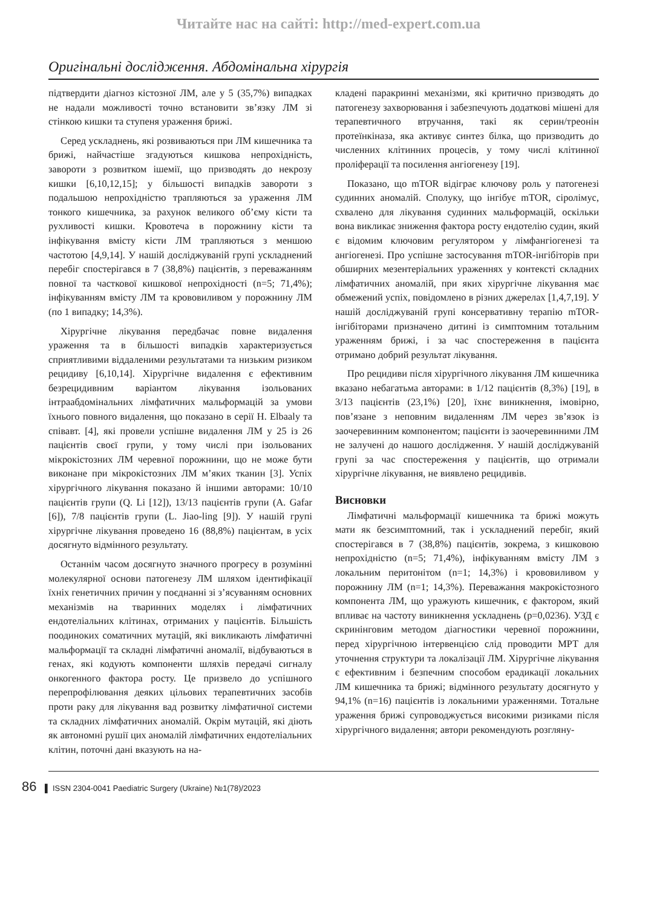Читайте нас на сайті: http://med-expert.com.ua
Оригінальні дослідження. Абдомінальна хірургія
підтвердити діагноз кістозної ЛМ, але у 5 (35,7%) випадках не надали можливості точно встановити зв’язку ЛМ зі стінкою кишки та ступеня ураження брижі.
Серед ускладнень, які розвиваються при ЛМ кишечника та брижі, найчастіше згадуються кишкова непрохідність, завороти з розвитком ішемії, що призводять до некрозу кишки [6,10,12,15]; у більшості випадків завороти з подальшою непрохідністю трапляються за ураження ЛМ тонкого кишечника, за рахунок великого об’єму кісти та рухливості кишки. Кровотеча в порожнину кісти та інфікування вмісту кісти ЛМ трапляються з меншою частотою [4,9,14]. У нашій досліджуваній групі ускладнений перебіг спостерігався в 7 (38,8%) пацієнтів, з переважанням повної та часткової кишкової непрохідності (n=5; 71,4%); інфікуванням вмісту ЛМ та крововиливом у порожнину ЛМ (по 1 випадку; 14,3%).
Хірургічне лікування передбачає повне видалення ураження та в більшості випадків характеризується сприятливими віддаленими результатами та низьким ризиком рецидиву [6,10,14]. Хірургічне видалення є ефективним безрецидивним варіантом лікування ізольованих інтраабдомінальних лімфатичних мальформацій за умови їхнього повного видалення, що показано в серії H. Elbaaly та співавт. [4], які провели успішне видалення ЛМ у 25 із 26 пацієнтів своєї групи, у тому числі при ізольованих мікрокістозних ЛМ черевної порожнини, що не може бути виконане при мікрокістозних ЛМ м’яких тканин [3]. Успіх хірургічного лікування показано й іншими авторами: 10/10 пацієнтів групи (Q. Li [12]), 13/13 пацієнтів групи (A. Gafar [6]), 7/8 пацієнтів групи (L. Jiao-ling [9]). У нашій групі хірургічне лікування проведено 16 (88,8%) пацієнтам, в усіх досягнуто відмінного результату.
Останнім часом досягнуто значного прогресу в розумінні молекулярної основи патогенезу ЛМ шляхом ідентифікації їхніх генетичних причин у поєднанні зі з’ясуванням основних механізмів на тваринних моделях і лімфатичних ендотеліальних клітинах, отриманих у пацієнтів. Більшість поодиноких соматичних мутацій, які викликають лімфатичні мальформації та складні лімфатичні аномалії, відбуваються в генах, які кодують компоненти шляхів передачі сигналу онкогенного фактора росту. Це призвело до успішного перепрофілювання деяких цільових терапевтичних засобів проти раку для лікування вад розвитку лімфатичної системи та складних лімфатичних аномалій. Окрім мутацій, які діють як автономні рушії цих аномалій лімфатичних ендотеліальних клітин, поточні дані вказують на на-
кладені паракринні механізми, які критично призводять до патогенезу захворювання і забезпечують додаткові мішені для терапевтичного втручання, такі як серин/треонін протеїнкіназа, яка активує синтез білка, що призводить до численних клітинних процесів, у тому числі клітинної проліферації та посилення ангіогенезу [19].
Показано, що mTOR відіграє ключову роль у патогенезі судинних аномалій. Сполуку, що інгібує mTOR, сіролімус, схвалено для лікування судинних мальформацій, оскільки вона викликає зниження фактора росту ендотелію судин, який є відомим ключовим регулятором у лімфангіогенезі та ангіогенезі. Про успішне застосування mTOR-інгібіторів при обширних мезентеріальних ураженнях у контексті складних лімфатичних аномалій, при яких хірургічне лікування має обмежений успіх, повідомлено в різних джерелах [1,4,7,19]. У нашій досліджуваній групі консервативну терапію mTOR-інгібіторами призначено дитині із симптомним тотальним ураженням брижі, і за час спостереження в пацієнта отримано добрий результат лікування.
Про рецидиви після хірургічного лікування ЛМ кишечника вказано небагатьма авторами: в 1/12 пацієнтів (8,3%) [19], в 3/13 пацієнтів (23,1%) [20], їхнє виникнення, імовірно, пов’язане з неповним видаленням ЛМ через зв’язок із заочеревинним компонентом; пацієнти із заочеревинними ЛМ не залучені до нашого дослідження. У нашій досліджуваній групі за час спостереження у пацієнтів, що отримали хірургічне лікування, не виявлено рецидивів.
Висновки
Лімфатичні мальформації кишечника та брижі можуть мати як безсимптомний, так і ускладнений перебіг, який спостерігався в 7 (38,8%) пацієнтів, зокрема, з кишковою непрохідністю (n=5; 71,4%), інфікуванням вмісту ЛМ з локальним перитонітом (n=1; 14,3%) і крововиливом у порожнину ЛМ (n=1; 14,3%). Переважання макрокістозного компонента ЛМ, що уражують кишечник, є фактором, який впливає на частоту виникнення ускладнень (p=0,0236). УЗД є скринінговим методом діагностики черевної порожнини, перед хірургічною інтервенцією слід проводити МРТ для уточнення структури та локалізації ЛМ. Хірургічне лікування є ефективним і безпечним способом ерадикації локальних ЛМ кишечника та брижі; відмінного результату досягнуто у 94,1% (n=16) пацієнтів із локальними ураженнями. Тотальне ураження брижі супроводжується високими ризиками після хірургічного видалення; автори рекомендують розгляну-
86 ▌ ISSN 2304-0041 Paediatric Surgery (Ukraine) №1(78)/2023